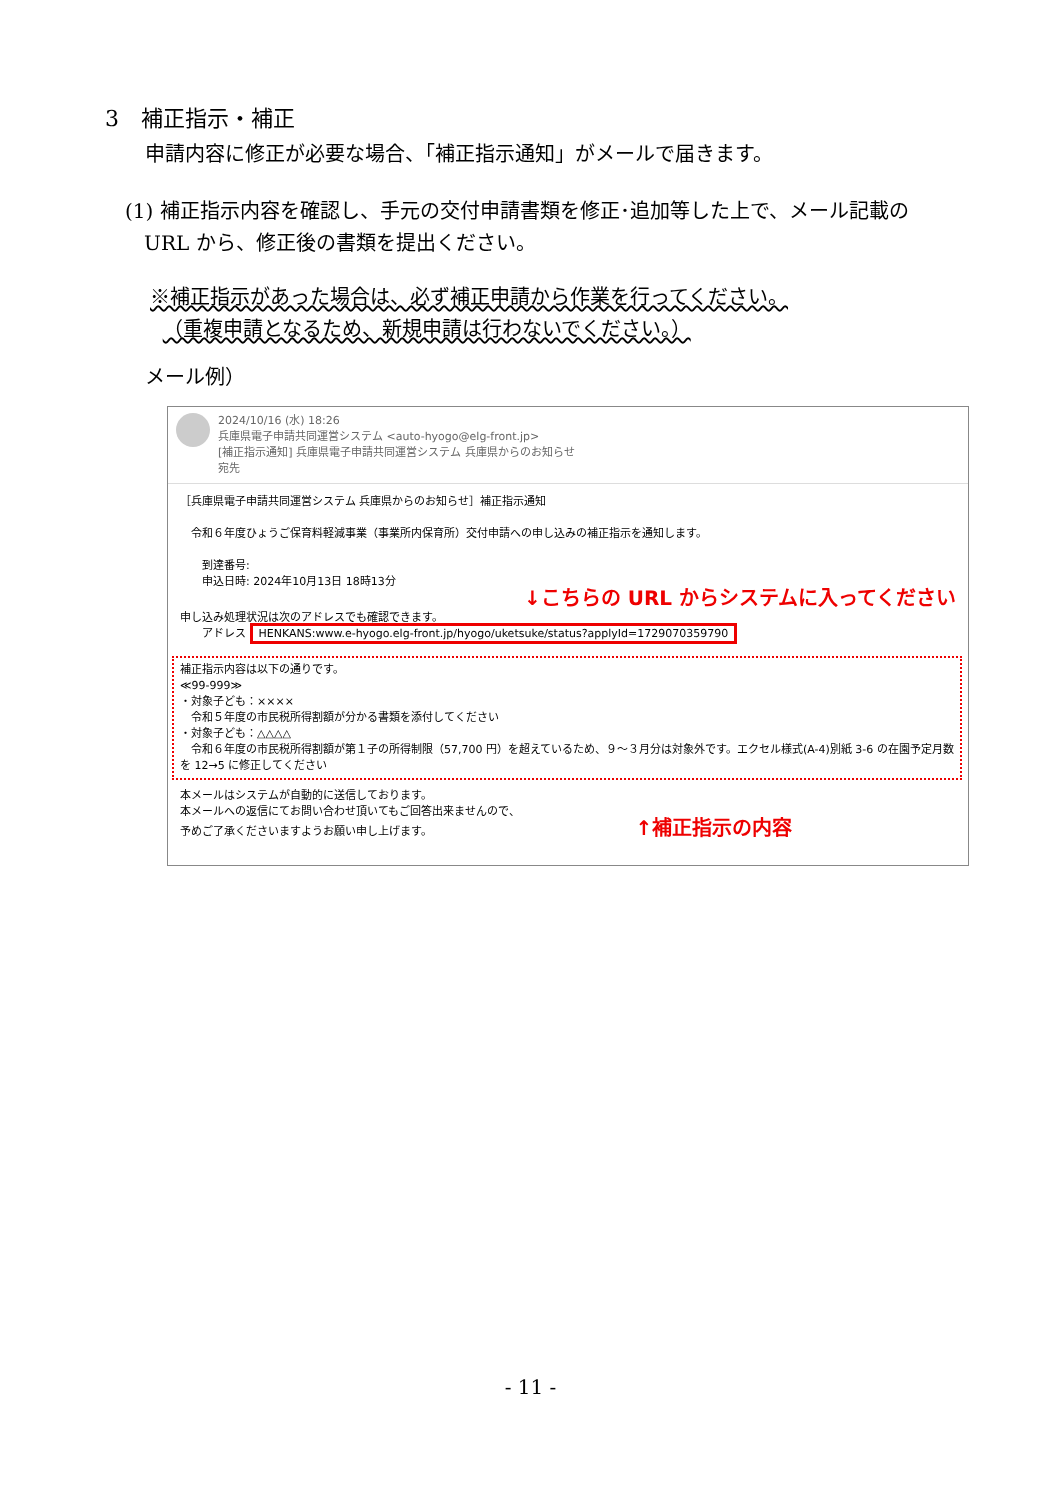3　補正指示・補正
申請内容に修正が必要な場合、「補正指示通知」がメールで届きます。
(1) 補正指示内容を確認し、手元の交付申請書類を修正･追加等した上で、メール記載の
URL から、修正後の書類を提出ください。
※補正指示があった場合は、必ず補正申請から作業を行ってください。
（重複申請となるため、新規申請は行わないでください。）
メール例）
2024/10/16 (水) 18:26
兵庫県電子申請共同運営システム <auto-hyogo@elg-front.jp>
[補正指示通知] 兵庫県電子申請共同運営システム 兵庫県からのお知らせ
宛先
［兵庫県電子申請共同運営システム 兵庫県からのお知らせ］補正指示通知
　令和６年度ひょうご保育料軽減事業（事業所内保育所）交付申請への申し込みの補正指示を通知します。
　　到達番号:
　　申込日時: 2024年10月13日 18時13分
↓こちらの URL からシステムに入ってください
申し込み処理状況は次のアドレスでも確認できます。
　　アドレス HENKANS:www.e-hyogo.elg-front.jp/hyogo/uketsuke/status?applyId=1729070359790
補正指示内容は以下の通りです。
≪99-999≫
・対象子ども：××××
　令和５年度の市民税所得割額が分かる書類を添付してください
・対象子ども：△△△△
　令和６年度の市民税所得割額が第１子の所得制限（57,700 円）を超えているため、９～３月分は対象外です。エクセル様式(A-4)別紙 3-6 の在園予定月数を 12→5 に修正してください
本メールはシステムが自動的に送信しております。
本メールへの返信にてお問い合わせ頂いてもご回答出来ませんので、
予めご了承くださいますようお願い申し上げます。 ↑補正指示の内容
- 11 -